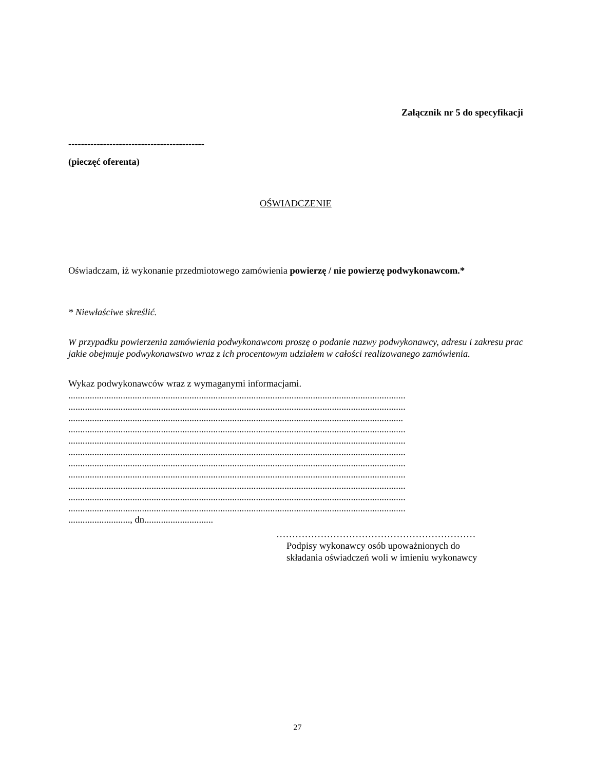Załącznik nr 5 do specyfikacji
-------------------------------------------
(pieczęć oferenta)
OŚWIADCZENIE
Oświadczam, iż wykonanie przedmiotowego zamówienia powierzę / nie powierzę podwykonawcom.*
* Niewłaściwe skreślić.
W przypadku powierzenia zamówienia podwykonawcom proszę o podanie nazwy podwykonawcy, adresu i zakresu prac jakie obejmuje podwykonawstwo wraz z ich procentowym udziałem w całości realizowanego zamówienia.
Wykaz podwykonawców wraz z wymaganymi informacjami.
..............................................................................................................................................
..............................................................................................................................................
.............................................................................................................................................
..............................................................................................................................................
..............................................................................................................................................
..............................................................................................................................................
..............................................................................................................................................
..............................................................................................................................................
..............................................................................................................................................
..............................................................................................................................................
..............................................................................................................................................
.........................., dn.............................
………………………………………………………
Podpisy wykonawcy osób upoważnionych do
składania oświadczeń woli w imieniu wykonawcy
27